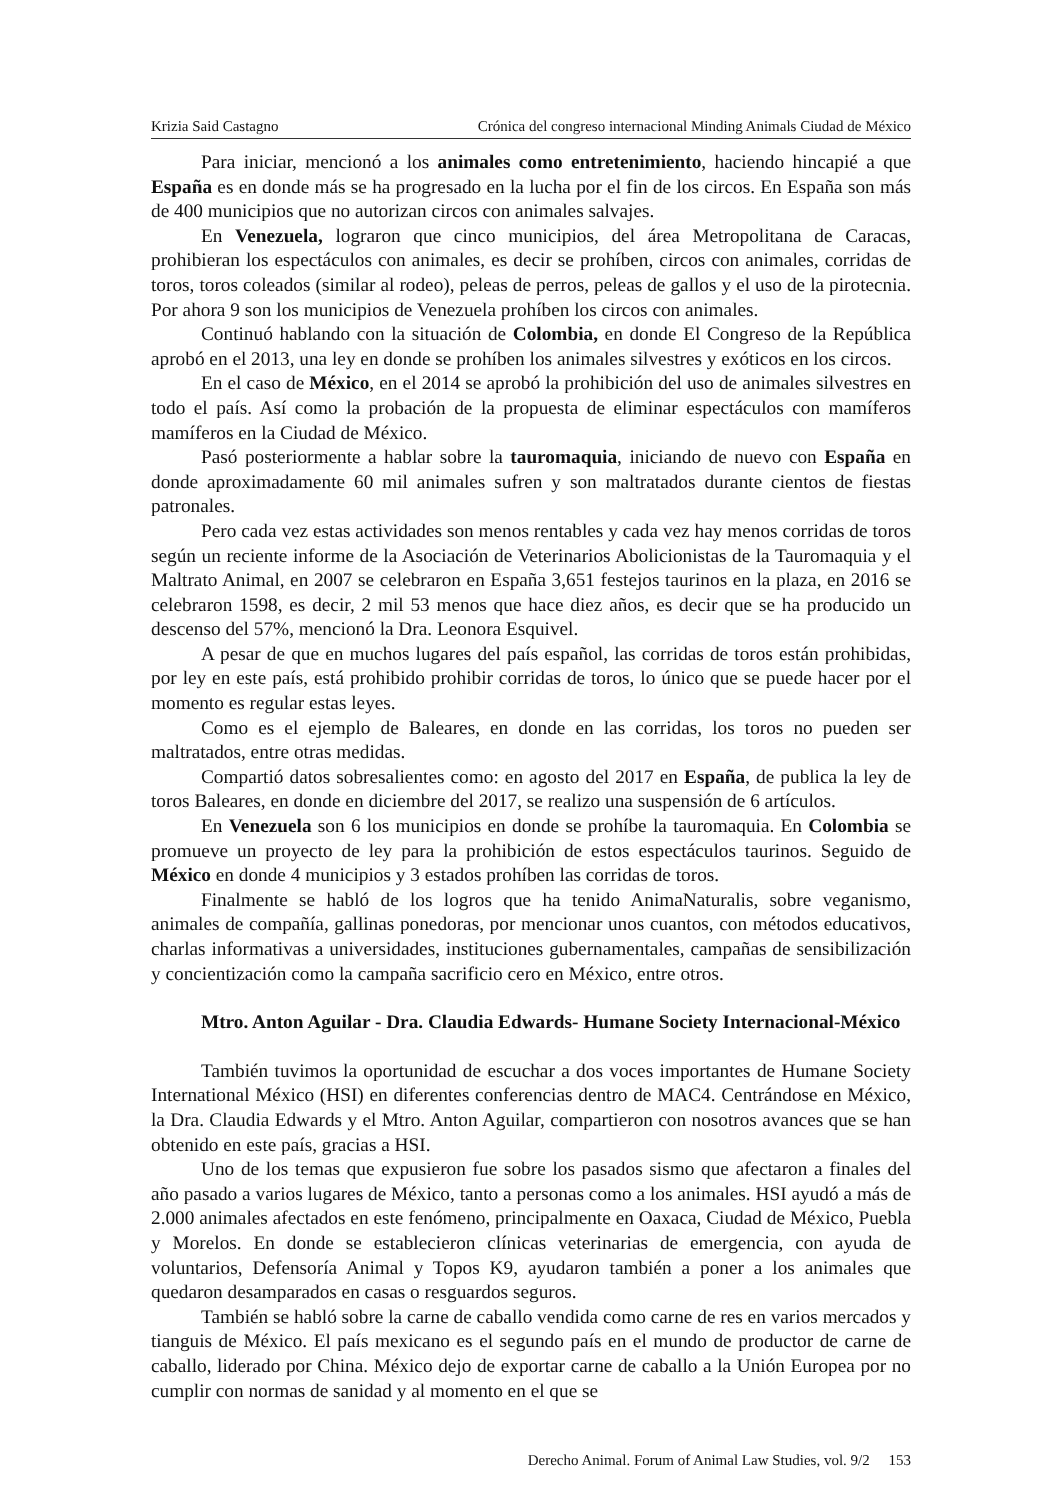Krizia Said Castagno Crónica del congreso internacional Minding Animals Ciudad de México
Para iniciar, mencionó a los animales como entretenimiento, haciendo hincapié a que España es en donde más se ha progresado en la lucha por el fin de los circos. En España son más de 400 municipios que no autorizan circos con animales salvajes.
En Venezuela, lograron que cinco municipios, del área Metropolitana de Caracas, prohibieran los espectáculos con animales, es decir se prohíben, circos con animales, corridas de toros, toros coleados (similar al rodeo), peleas de perros, peleas de gallos y el uso de la pirotecnia. Por ahora 9 son los municipios de Venezuela prohíben los circos con animales.
Continuó hablando con la situación de Colombia, en donde El Congreso de la República aprobó en el 2013, una ley en donde se prohíben los animales silvestres y exóticos en los circos.
En el caso de México, en el 2014 se aprobó la prohibición del uso de animales silvestres en todo el país. Así como la probación de la propuesta de eliminar espectáculos con mamíferos mamíferos en la Ciudad de México.
Pasó posteriormente a hablar sobre la tauromaquia, iniciando de nuevo con España en donde aproximadamente 60 mil animales sufren y son maltratados durante cientos de fiestas patronales.
Pero cada vez estas actividades son menos rentables y cada vez hay menos corridas de toros según un reciente informe de la Asociación de Veterinarios Abolicionistas de la Tauromaquia y el Maltrato Animal, en 2007 se celebraron en España 3,651 festejos taurinos en la plaza, en 2016 se celebraron 1598, es decir, 2 mil 53 menos que hace diez años, es decir que se ha producido un descenso del 57%, mencionó la Dra. Leonora Esquivel.
A pesar de que en muchos lugares del país español, las corridas de toros están prohibidas, por ley en este país, está prohibido prohibir corridas de toros, lo único que se puede hacer por el momento es regular estas leyes.
Como es el ejemplo de Baleares, en donde en las corridas, los toros no pueden ser maltratados, entre otras medidas.
Compartió datos sobresalientes como: en agosto del 2017 en España, de publica la ley de toros Baleares, en donde en diciembre del 2017, se realizo una suspensión de 6 artículos.
En Venezuela son 6 los municipios en donde se prohíbe la tauromaquia. En Colombia se promueve un proyecto de ley para la prohibición de estos espectáculos taurinos. Seguido de México en donde 4 municipios y 3 estados prohíben las corridas de toros.
Finalmente se habló de los logros que ha tenido AnimaNaturalis, sobre veganismo, animales de compañía, gallinas ponedoras, por mencionar unos cuantos, con métodos educativos, charlas informativas a universidades, instituciones gubernamentales, campañas de sensibilización y concientización como la campaña sacrificio cero en México, entre otros.
Mtro. Anton Aguilar - Dra. Claudia Edwards- Humane Society Internacional-México
También tuvimos la oportunidad de escuchar a dos voces importantes de Humane Society International México (HSI) en diferentes conferencias dentro de MAC4. Centrándose en México, la Dra. Claudia Edwards y el Mtro. Anton Aguilar, compartieron con nosotros avances que se han obtenido en este país, gracias a HSI.
Uno de los temas que expusieron fue sobre los pasados sismo que afectaron a finales del año pasado a varios lugares de México, tanto a personas como a los animales. HSI ayudó a más de 2.000 animales afectados en este fenómeno, principalmente en Oaxaca, Ciudad de México, Puebla y Morelos. En donde se establecieron clínicas veterinarias de emergencia, con ayuda de voluntarios, Defensoría Animal y Topos K9, ayudaron también a poner a los animales que quedaron desamparados en casas o resguardos seguros.
También se habló sobre la carne de caballo vendida como carne de res en varios mercados y tianguis de México. El país mexicano es el segundo país en el mundo de productor de carne de caballo, liderado por China. México dejo de exportar carne de caballo a la Unión Europea por no cumplir con normas de sanidad y al momento en el que se
Derecho Animal. Forum of Animal Law Studies, vol. 9/2 153